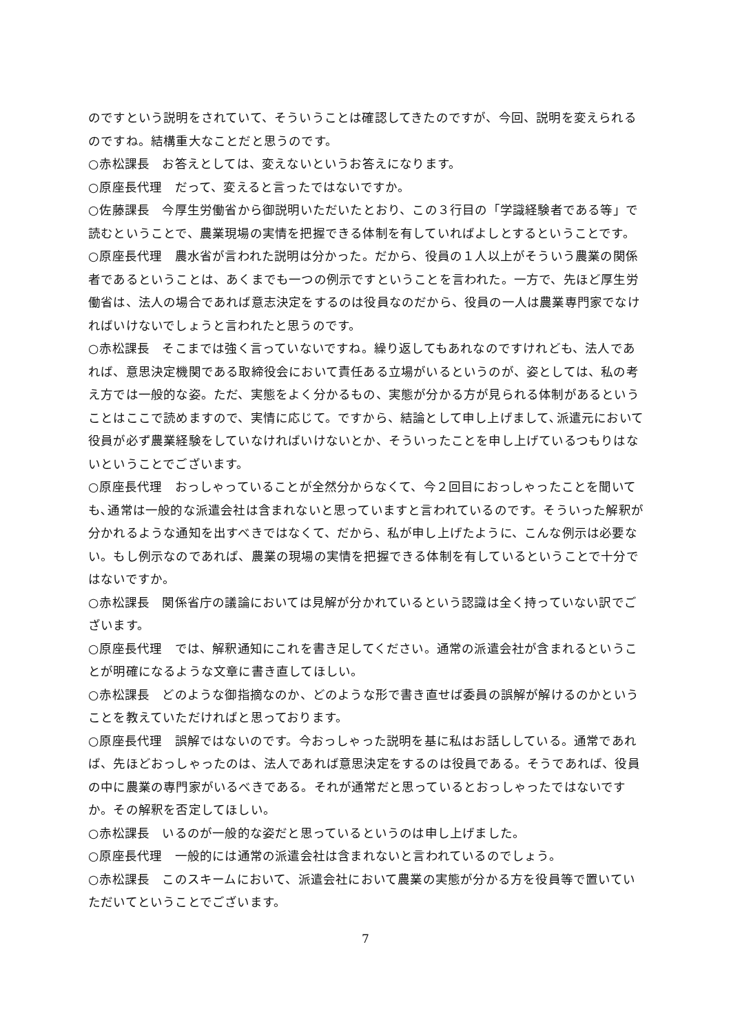のですという説明をされていて、そういうことは確認してきたのですが、今回、説明を変えられるのですね。結構重大なことだと思うのです。
○赤松課長　お答えとしては、変えないというお答えになります。
○原座長代理　だって、変えると言ったではないですか。
○佐藤課長　今厚生労働省から御説明いただいたとおり、この３行目の「学識経験者である等」で読むということで、農業現場の実情を把握できる体制を有していればよしとするということです。
○原座長代理　農水省が言われた説明は分かった。だから、役員の１人以上がそういう農業の関係者であるということは、あくまでも一つの例示ですということを言われた。一方で、先ほど厚生労働省は、法人の場合であれば意志決定をするのは役員なのだから、役員の一人は農業専門家でなければいけないでしょうと言われたと思うのです。
○赤松課長　そこまでは強く言っていないですね。繰り返してもあれなのですけれども、法人であれば、意思決定機関である取締役会において責任ある立場がいるというのが、姿としては、私の考え方では一般的な姿。ただ、実態をよく分かるもの、実態が分かる方が見られる体制があるということはここで読めますので、実情に応じて。ですから、結論として申し上げまして､派遣元において役員が必ず農業経験をしていなければいけないとか、そういったことを申し上げているつもりはないということでございます。
○原座長代理　おっしゃっていることが全然分からなくて、今２回目におっしゃったことを聞いても､通常は一般的な派遣会社は含まれないと思っていますと言われているのです。そういった解釈が分かれるような通知を出すべきではなくて、だから、私が申し上げたように、こんな例示は必要ない。もし例示なのであれば、農業の現場の実情を把握できる体制を有しているということで十分ではないですか。
○赤松課長　関係省庁の議論においては見解が分かれているという認識は全く持っていない訳でございます。
○原座長代理　では、解釈通知にこれを書き足してください。通常の派遣会社が含まれるということが明確になるような文章に書き直してほしい。
○赤松課長　どのような御指摘なのか、どのような形で書き直せば委員の誤解が解けるのかということを教えていただければと思っております。
○原座長代理　誤解ではないのです。今おっしゃった説明を基に私はお話ししている。通常であれば、先ほどおっしゃったのは、法人であれば意思決定をするのは役員である。そうであれば、役員の中に農業の専門家がいるべきである。それが通常だと思っているとおっしゃったではないですか。その解釈を否定してほしい。
○赤松課長　いるのが一般的な姿だと思っているというのは申し上げました。
○原座長代理　一般的には通常の派遣会社は含まれないと言われているのでしょう。
○赤松課長　このスキームにおいて、派遣会社において農業の実態が分かる方を役員等で置いていただいてということでございます。
7